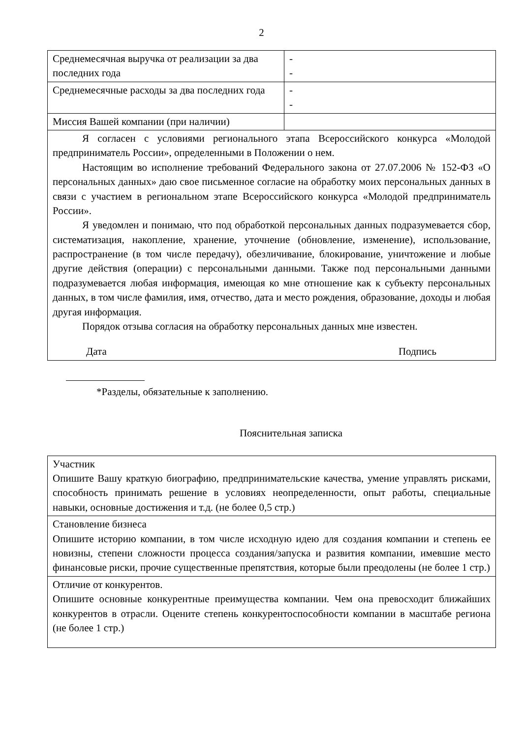2
| Среднемесячная выручка от реализации за два последних года | - - |
| Среднемесячные расходы за два последних года | - - |
| Миссия Вашей компании (при наличии) | |
| Я согласен с условиями регионального этапа Всероссийского конкурса «Молодой предприниматель России», определенными в Положении о нем. Настоящим во исполнение требований Федерального закона от 27.07.2006 № 152-ФЗ «О персональных данных» даю свое письменное согласие на обработку моих персональных данных в связи с участием в региональном этапе Всероссийского конкурса «Молодой предприниматель России». Я уведомлен и понимаю, что под обработкой персональных данных подразумевается сбор, систематизация, накопление, хранение, уточнение (обновление, изменение), использование, распространение (в том числе передачу), обезличивание, блокирование, уничтожение и любые другие действия (операции) с персональными данными. Также под персональными данными подразумевается любая информация, имеющая ко мне отношение как к субъекту персональных данных, в том числе фамилия, имя, отчество, дата и место рождения, образование, доходы и любая другая информация. Порядок отзыва согласия на обработку персональных данных мне известен. Дата Подпись | |
*Разделы, обязательные к заполнению.
Пояснительная записка
| Участник Опишите Вашу краткую биографию, предпринимательские качества, умение управлять рисками, способность принимать решение в условиях неопределенности, опыт работы, специальные навыки, основные достижения и т.д. (не более 0,5 стр.) |
| Становление бизнеса Опишите историю компании, в том числе исходную идею для создания компании и степень ее новизны, степени сложности процесса создания/запуска и развития компании, имевшие место финансовые риски, прочие существенные препятствия, которые были преодолены (не более 1 стр.) |
| Отличие от конкурентов. Опишите основные конкурентные преимущества компании. Чем она превосходит ближайших конкурентов в отрасли. Оцените степень конкурентоспособности компании в масштабе региона (не более 1 стр.) |